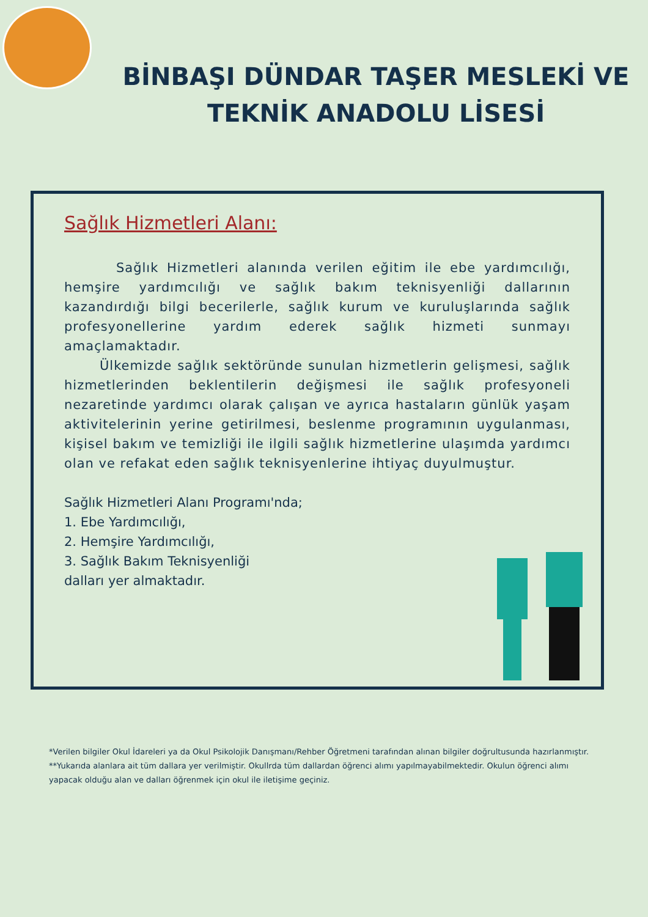BİNBAŞI DÜNDAR TAŞER MESLEKİ VE
TEKNİK ANADOLU LİSESİ
Sağlık Hizmetleri Alanı:
Sağlık Hizmetleri alanında verilen eğitim ile ebe yardımcılığı, hemşire yardımcılığı ve sağlık bakım teknisyenliği dallarının kazandırdığı bilgi becerilerle, sağlık kurum ve kuruluşlarında sağlık profesyonellerine yardım ederek sağlık hizmeti sunmayı amaçlamaktadır.
Ülkemizde sağlık sektöründe sunulan hizmetlerin gelişmesi, sağlık hizmetlerinden beklentilerin değişmesi ile sağlık profesyoneli nezaretinde yardımcı olarak çalışan ve ayrıca hastaların günlük yaşam aktivitelerinin yerine getirilmesi, beslenme programının uygulanması, kişisel bakım ve temizliği ile ilgili sağlık hizmetlerine ulaşımda yardımcı olan ve refakat eden sağlık teknisyenlerine ihtiyaç duyulmuştur.
Sağlık Hizmetleri Alanı Programı'nda;
1. Ebe Yardımcılığı,
2. Hemşire Yardımcılığı,
3. Sağlık Bakım Teknisyenliği
dalları yer almaktadır.
*Verilen bilgiler Okul İdareleri ya da Okul Psikolojik Danışmanı/Rehber Öğretmeni tarafından alınan bilgiler doğrultusunda hazırlanmıştır.
**Yukarıda alanlara ait tüm dallara yer verilmiştir. Okullrda tüm dallardan öğrenci alımı yapılmayabilmektedir. Okulun öğrenci alımı yapacak olduğu alan ve dalları öğrenmek için okul ile iletişime geçiniz.